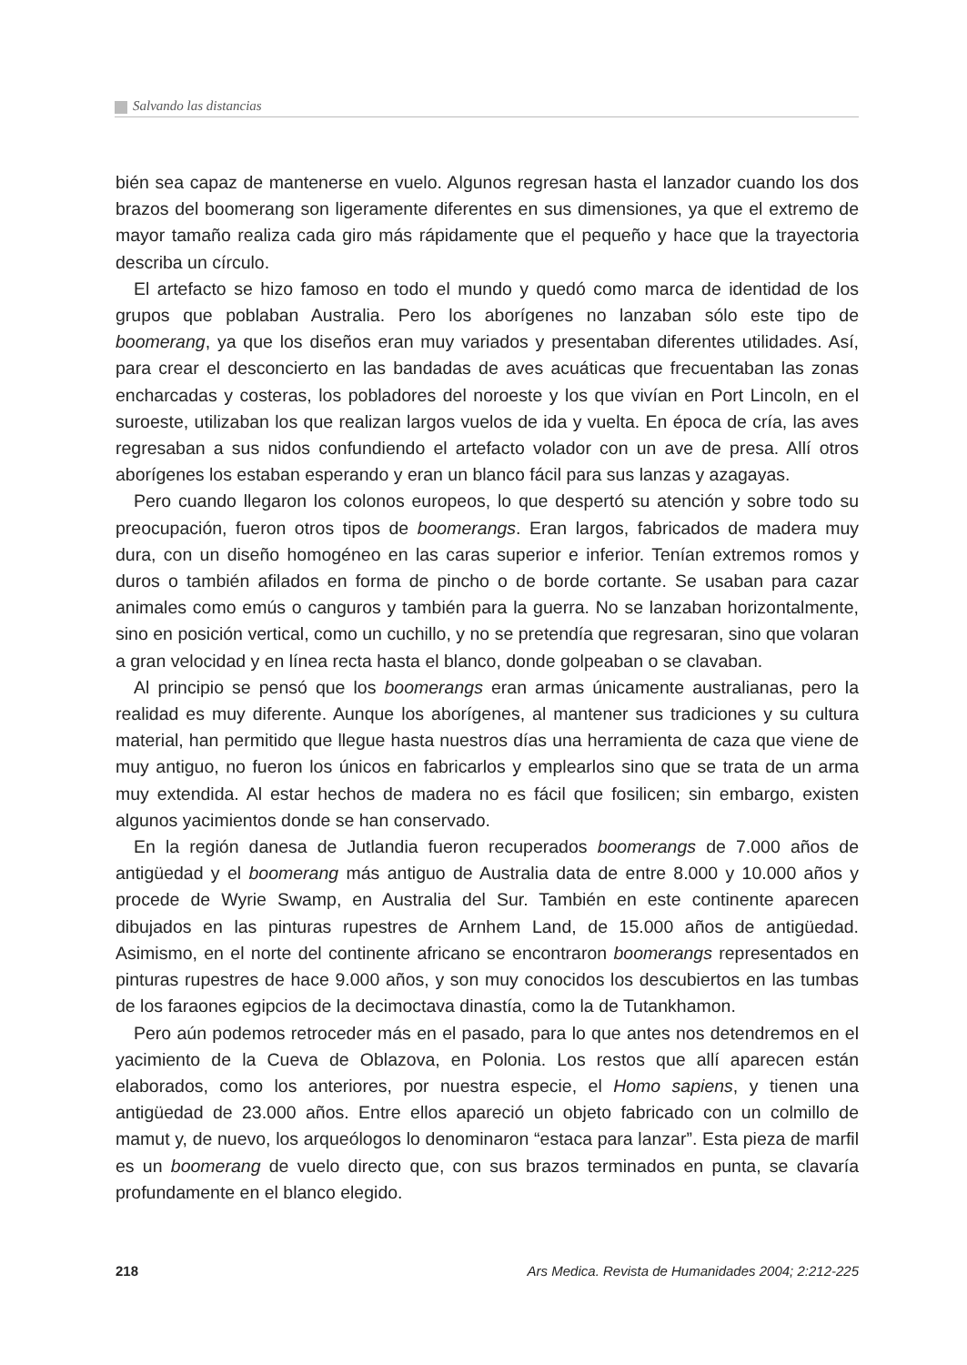Salvando las distancias
bién sea capaz de mantenerse en vuelo. Algunos regresan hasta el lanzador cuando los dos brazos del boomerang son ligeramente diferentes en sus dimensiones, ya que el extremo de mayor tamaño realiza cada giro más rápidamente que el pequeño y hace que la trayectoria describa un círculo.
El artefacto se hizo famoso en todo el mundo y quedó como marca de identidad de los grupos que poblaban Australia. Pero los aborígenes no lanzaban sólo este tipo de boomerang, ya que los diseños eran muy variados y presentaban diferentes utilidades. Así, para crear el desconcierto en las bandadas de aves acuáticas que frecuentaban las zonas encharcadas y costeras, los pobladores del noroeste y los que vivían en Port Lincoln, en el suroeste, utilizaban los que realizan largos vuelos de ida y vuelta. En época de cría, las aves regresaban a sus nidos confundiendo el artefacto volador con un ave de presa. Allí otros aborígenes los estaban esperando y eran un blanco fácil para sus lanzas y azagayas.
Pero cuando llegaron los colonos europeos, lo que despertó su atención y sobre todo su preocupación, fueron otros tipos de boomerangs. Eran largos, fabricados de madera muy dura, con un diseño homogéneo en las caras superior e inferior. Tenían extremos romos y duros o también afilados en forma de pincho o de borde cortante. Se usaban para cazar animales como emús o canguros y también para la guerra. No se lanzaban horizontalmente, sino en posición vertical, como un cuchillo, y no se pretendía que regresaran, sino que volaran a gran velocidad y en línea recta hasta el blanco, donde golpeaban o se clavaban.
Al principio se pensó que los boomerangs eran armas únicamente australianas, pero la realidad es muy diferente. Aunque los aborígenes, al mantener sus tradiciones y su cultura material, han permitido que llegue hasta nuestros días una herramienta de caza que viene de muy antiguo, no fueron los únicos en fabricarlos y emplearlos sino que se trata de un arma muy extendida. Al estar hechos de madera no es fácil que fosilicen; sin embargo, existen algunos yacimientos donde se han conservado.
En la región danesa de Jutlandia fueron recuperados boomerangs de 7.000 años de antigüedad y el boomerang más antiguo de Australia data de entre 8.000 y 10.000 años y procede de Wyrie Swamp, en Australia del Sur. También en este continente aparecen dibujados en las pinturas rupestres de Arnhem Land, de 15.000 años de antigüedad. Asimismo, en el norte del continente africano se encontraron boomerangs representados en pinturas rupestres de hace 9.000 años, y son muy conocidos los descubiertos en las tumbas de los faraones egipcios de la decimoctava dinastía, como la de Tutankhamon.
Pero aún podemos retroceder más en el pasado, para lo que antes nos detendremos en el yacimiento de la Cueva de Oblazova, en Polonia. Los restos que allí aparecen están elaborados, como los anteriores, por nuestra especie, el Homo sapiens, y tienen una antigüedad de 23.000 años. Entre ellos apareció un objeto fabricado con un colmillo de mamut y, de nuevo, los arqueólogos lo denominaron “estaca para lanzar”. Esta pieza de marfil es un boomerang de vuelo directo que, con sus brazos terminados en punta, se clavaría profundamente en el blanco elegido.
218 Ars Medica. Revista de Humanidades 2004; 2:212-225